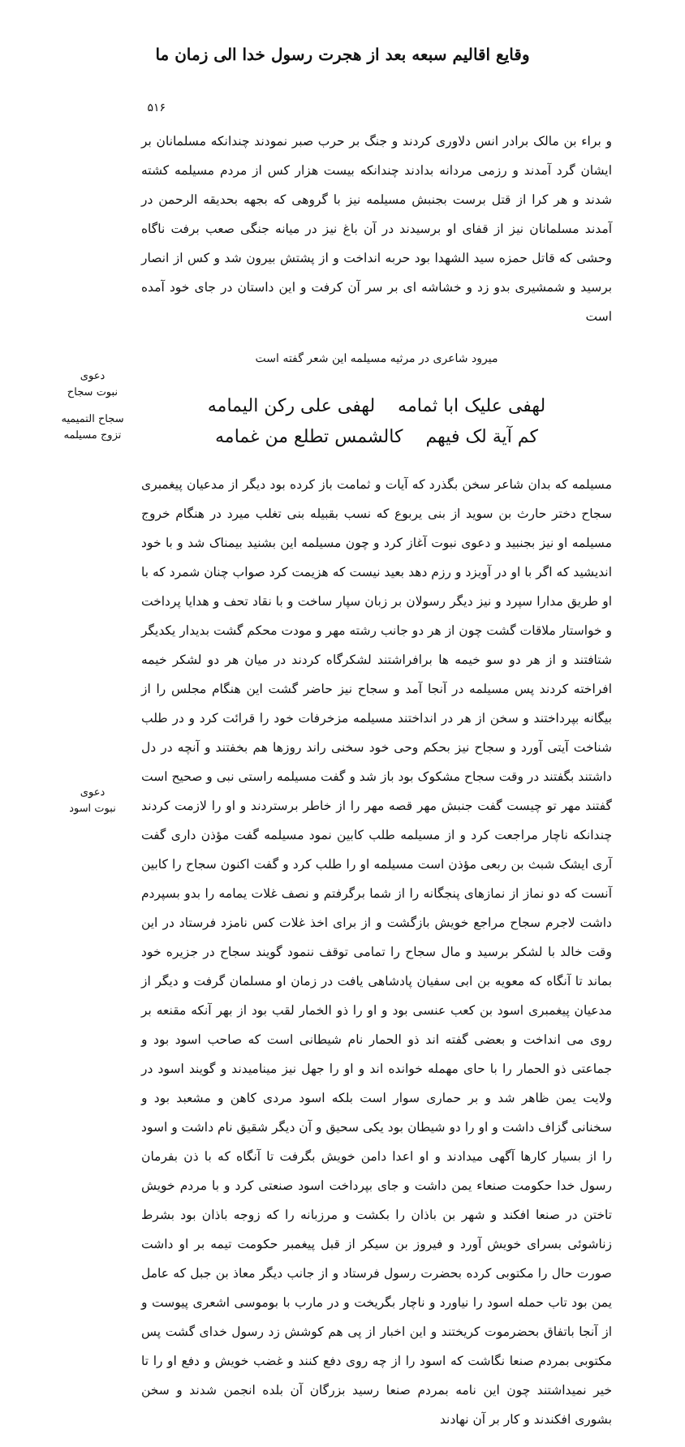وقایع اقالیم سبعه بعد از هجرت رسول خدا الی زمان ما
۵۱۶
و براء بن مالک برادر انس دلاوری کردند و جنگ بر حرب صبر نمودند چندانکه مسلمانان بر ایشان گرد آمدند و رزمی مردانه بدادند چندانکه بیست هزار کس از مردم مسیلمه کشته شدند و هر کرا از قتل برست بجنبش مسیلمه نیز با گروهی که بجهه بحدیقه الرحمن در آمدند مسلمانان نیز از قفای او برسیدند در آن باغ نیز در میانه جنگی صعب برفت ناگاه وحشی که قاتل حمزه سید الشهدا بود حربه انداخت و از پشتش بیرون شد و کس از انصار برسید و شمشیری بدو زد و خشاشه ای بر سر آن کرفت و این داستان در جای خود آمده است
میرود شاعری در مرثیه مسیلمه این شعر گفته است
لهفی علیک ابا ثمامه لهفی علی رکن الیمامه
کم آیة لک فیهم کالشمس تطلع من غمامه
مسیلمه که بدان شاعر سخن بگذرد که آیات و ثمامت باز کرده بود دیگر از مدعیان پیغمبری سجاح دختر حارث بن سوید از بنی یربوع که نسب بقبیله بنی تغلب میرد در هنگام خروج مسیلمه او نیز بجنبید و دعوی نبوت آغاز کرد و چون مسیلمه این بشنید بیمناک شد و با خود اندیشید که اگر با او در آویزد و رزم دهد بعید نیست که هزیمت کرد صواب چنان شمرد که با او طریق مدارا سپرد و نیز دیگر رسولان بر زبان سپار ساخت و با نقاد تحف و هدایا پرداخت و خواستار ملاقات گشت چون از هر دو جانب رشته مهر و مودت محکم گشت بدیدار یکدیگر شتافتند و از هر دو سو خیمه ها برافراشتند لشکرگاه کردند در میان هر دو لشکر خیمه افراخته کردند پس مسیلمه در آنجا آمد و سجاح نیز حاضر گشت این هنگام مجلس را از بیگانه بپرداختند و سخن از هر در انداختند مسیلمه مزخرفات خود را قرائت کرد و در طلب شناخت آیتی آورد و سجاح نیز بحکم وحی خود سخنی راند روزها هم بخفتند و آنچه در دل داشتند بگفتند در وقت سجاح مشکوک بود باز شد و گفت مسیلمه راستی نبی و صحیح است گفتند مهر تو چیست گفت جنبش مهر قصه مهر را از خاطر برستردند و او را لازمت کردند چندانکه ناچار مراجعت کرد و از مسیلمه طلب کابین نمود مسیلمه گفت مؤذن داری گفت آری ایشک شبث بن ربعی مؤذن است مسیلمه او را طلب کرد و گفت اکنون سجاح را کابین آنست که دو نماز از نمازهای پنجگانه را از شما برگرفتم و نصف غلات یمامه را بدو بسپردم داشت لاجرم سجاح مراجع خویش بازگشت و از برای اخذ غلات کس نامزد فرستاد در این وقت خالد با لشکر برسید و مال سجاح را تمامی توقف ننمود گویند سجاح در جزیره خود بماند تا آنگاه که معویه بن ابی سفیان پادشاهی یافت در زمان او مسلمان گرفت و دیگر از مدعیان پیغمبری اسود بن کعب عنسی بود و او را ذو الخمار لقب بود از بهر آنکه مقنعه بر روی می انداخت و بعضی گفته اند ذو الحمار نام شیطانی است که صاحب اسود بود و جماعتی ذو الحمار را با حای مهمله خوانده اند و او را جهل نیز مینامیدند و گویند اسود در ولایت یمن ظاهر شد و بر حماری سوار است بلکه اسود مردی کاهن و مشعبد بود و سخنانی گزاف داشت و او را دو شیطان بود یکی سحیق و آن دیگر شقیق نام داشت و اسود را از بسیار کارها آگهی میدادند و او اعدا دامن خویش بگرفت تا آنگاه که با ذن بفرمان رسول خدا حکومت صنعاء یمن داشت و جای بپرداخت اسود صنعتی کرد و با مردم خویش تاختن در صنعا افکند و شهر بن باذان را بکشت و مرزبانه را که زوجه باذان بود بشرط زناشوئی بسرای خویش آورد و فیروز بن سیکر از قبل پیغمبر حکومت تیمه بر او داشت صورت حال را مکتوبی کرده بحضرت رسول فرستاد و از جانب دیگر معاذ بن جبل که عامل یمن بود تاب حمله اسود را نیاورد و ناچار بگریخت و در مارب با بوموسی اشعری پیوست و از آنجا باتفاق بحضرموت کریختند و این اخبار از پی هم کوشش زد رسول خدای گشت پس مکتوبی بمردم صنعا نگاشت که اسود را از چه روی دفع کنند و غضب خویش و دفع او را تا خیر نمیداشتند چون این نامه بمردم صنعا رسید بزرگان آن بلده انجمن شدند و سخن بشوری افکندند و کار بر آن نهادند
دعوی
نبوت سجاح
سجاح التمیمیه
تزوج مسیلمه
دعوی
نبوت اسود